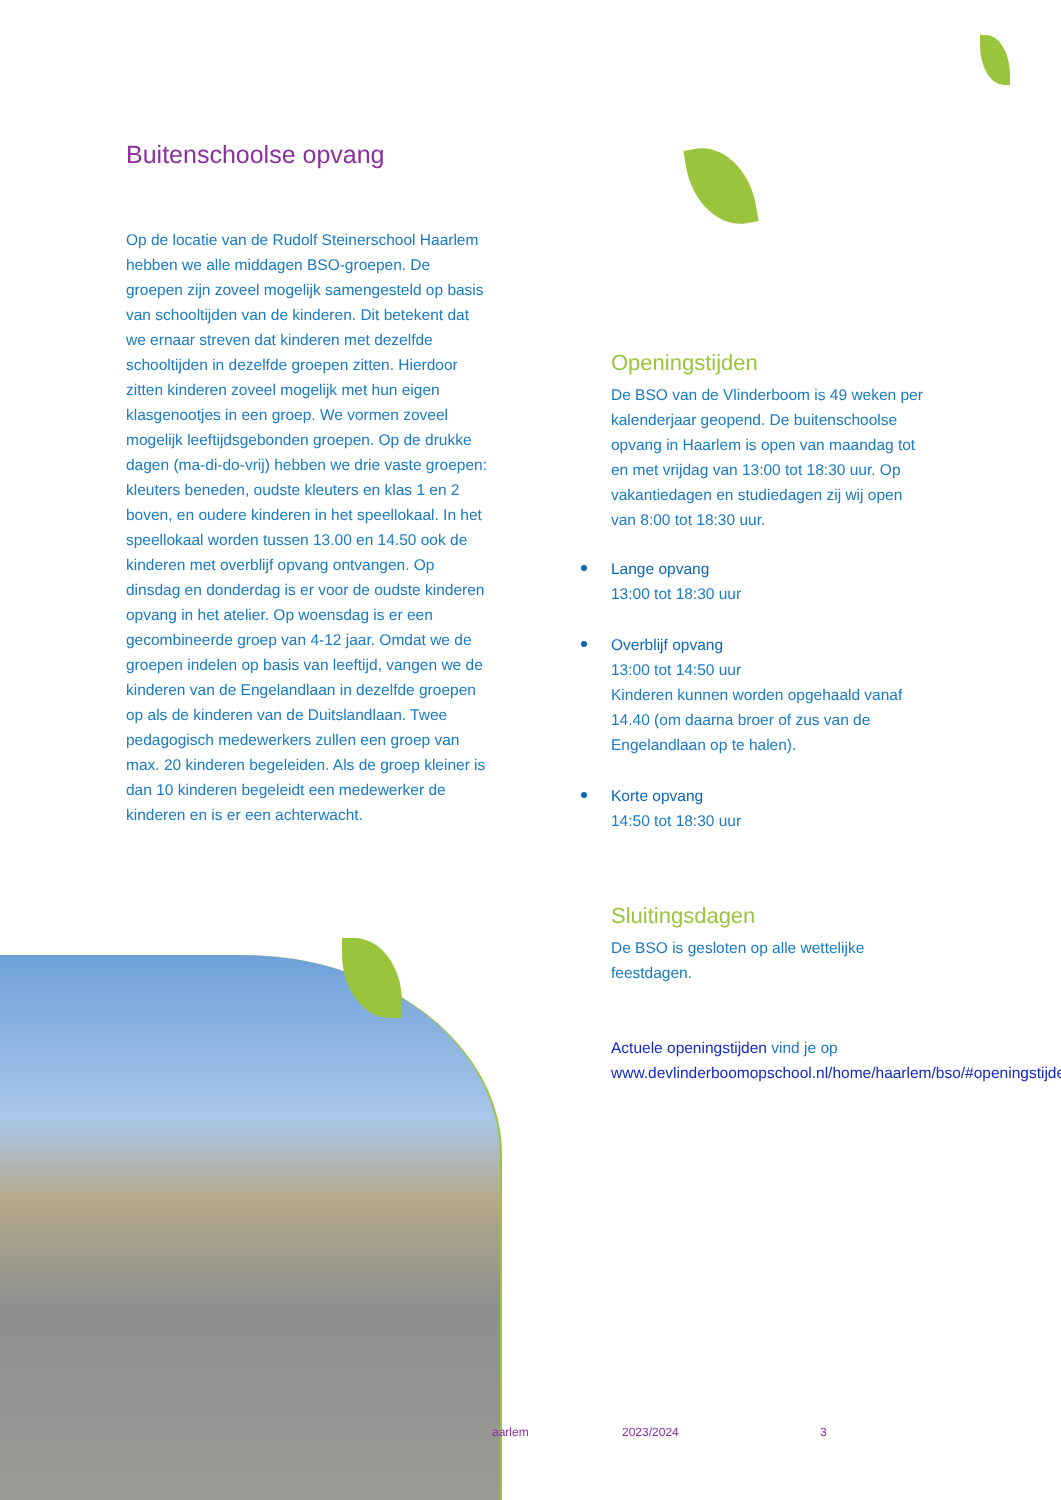Buitenschoolse opvang
Op de locatie van de Rudolf Steinerschool Haarlem hebben we alle middagen BSO-groepen. De groepen zijn zoveel mogelijk samengesteld op basis van schooltijden van de kinderen. Dit betekent dat we ernaar streven dat kinderen met dezelfde schooltijden in dezelfde groepen zitten. Hierdoor zitten kinderen zoveel mogelijk met hun eigen klasgenootjes in een groep. We vormen zoveel mogelijk leeftijdsgebonden groepen. Op de drukke dagen (ma-di-do-vrij) hebben we drie vaste groepen: kleuters beneden, oudste kleuters en klas 1 en 2 boven, en oudere kinderen in het speellokaal. In het speellokaal worden tussen 13.00 en 14.50 ook de kinderen met overblijf opvang ontvangen. Op dinsdag en donderdag is er voor de oudste kinderen opvang in het atelier. Op woensdag is er een gecombineerde groep van 4-12 jaar. Omdat we de groepen indelen op basis van leeftijd, vangen we de kinderen van de Engelandlaan in dezelfde groepen op als de kinderen van de Duitslandlaan. Twee pedagogisch medewerkers zullen een groep van max. 20 kinderen begeleiden. Als de groep kleiner is dan 10 kinderen begeleidt een medewerker de kinderen en is er een achterwacht.
Openingstijden
De BSO van de Vlinderboom is 49 weken per kalenderjaar geopend. De buitenschoolse opvang in Haarlem is open van maandag tot en met vrijdag van 13:00 tot 18:30 uur. Op vakantiedagen en studiedagen zij wij open van 8:00 tot 18:30 uur.
Lange opvang
13:00 tot 18:30 uur
Overblijf opvang
13:00 tot 14:50 uur
Kinderen kunnen worden opgehaald vanaf 14.40 (om daarna broer of zus van de Engelandlaan op te halen).
Korte opvang
14:50 tot 18:30 uur
Sluitingsdagen
De BSO is gesloten op alle wettelijke feestdagen.
Actuele openingstijden vind je op www.devlinderboomopschool.nl/home/haarlem/bso/#openingstijden
aarlem 2023/2024 3